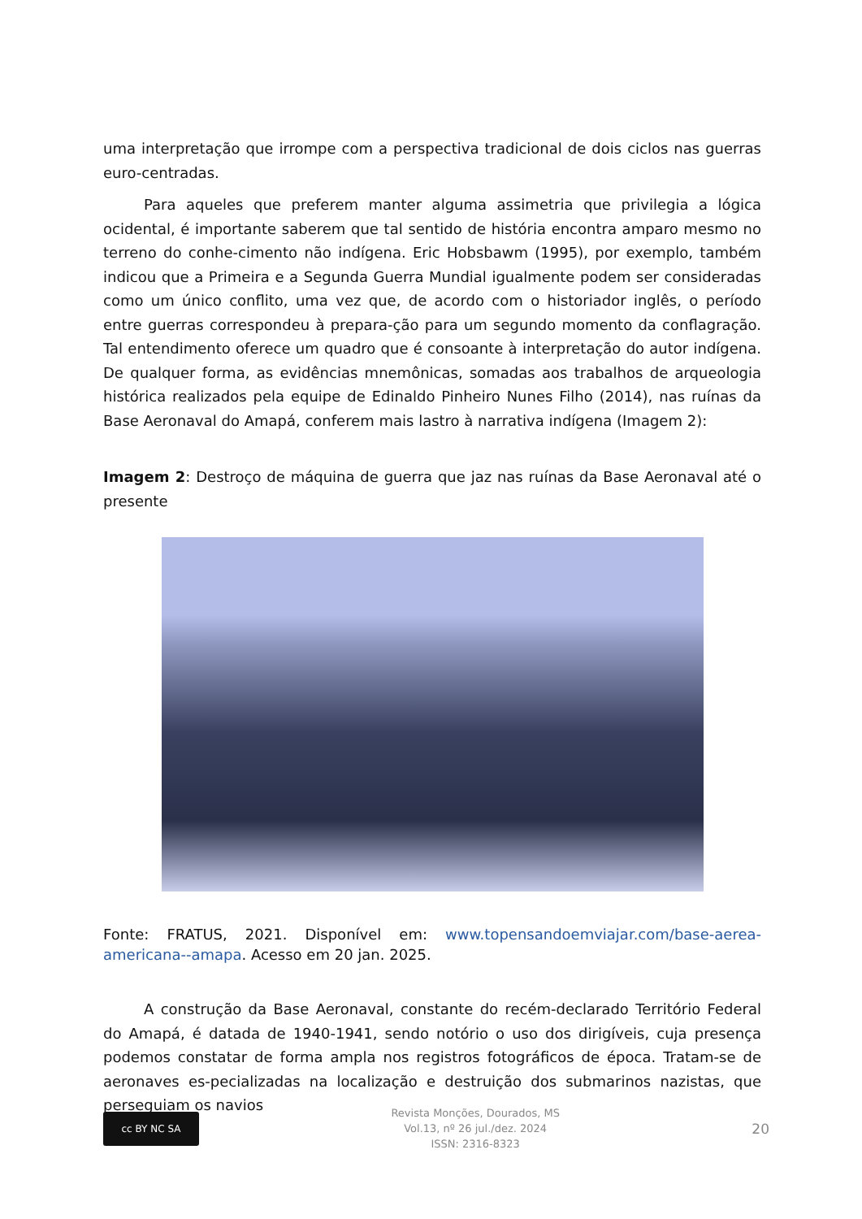uma interpretação que irrompe com a perspectiva tradicional de dois ciclos nas guerras euro-centradas.
Para aqueles que preferem manter alguma assimetria que privilegia a lógica ocidental, é importante saberem que tal sentido de história encontra amparo mesmo no terreno do conhe-cimento não indígena. Eric Hobsbawm (1995), por exemplo, também indicou que a Primeira e a Segunda Guerra Mundial igualmente podem ser consideradas como um único conflito, uma vez que, de acordo com o historiador inglês, o período entre guerras correspondeu à prepara-ção para um segundo momento da conflagração. Tal entendimento oferece um quadro que é consoante à interpretação do autor indígena. De qualquer forma, as evidências mnemônicas, somadas aos trabalhos de arqueologia histórica realizados pela equipe de Edinaldo Pinheiro Nunes Filho (2014), nas ruínas da Base Aeronaval do Amapá, conferem mais lastro à narrativa indígena (Imagem 2):
Imagem 2: Destroço de máquina de guerra que jaz nas ruínas da Base Aeronaval até o presente
Fonte: FRATUS, 2021. Disponível em: www.topensandoemviajar.com/base-aerea-americana--amapa. Acesso em 20 jan. 2025.
A construção da Base Aeronaval, constante do recém-declarado Território Federal do Amapá, é datada de 1940-1941, sendo notório o uso dos dirigíveis, cuja presença podemos constatar de forma ampla nos registros fotográficos de época. Tratam-se de aeronaves es-pecializadas na localização e destruição dos submarinos nazistas, que perseguiam os navios
cc BY NC SA
Revista Monções, Dourados, MS
Vol.13, nº 26 jul./dez. 2024
ISSN: 2316-8323
20